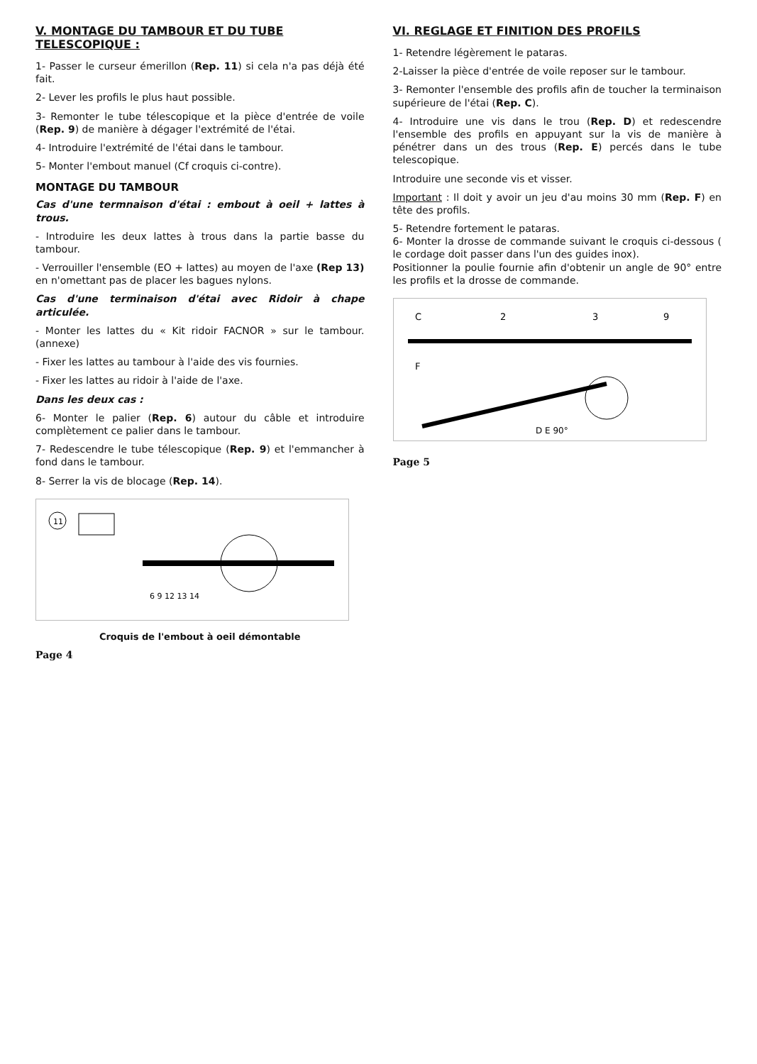V. MONTAGE DU TAMBOUR ET DU TUBE TELESCOPIQUE :
1- Passer le curseur émerillon (Rep. 11) si cela n'a pas déjà été fait.
2- Lever les profils le plus haut possible.
3- Remonter le tube télescopique et la pièce d'entrée de voile (Rep. 9) de manière à dégager l'extrémité de l'étai.
4- Introduire l'extrémité de l'étai dans le tambour.
5- Monter l'embout manuel (Cf croquis ci-contre).
MONTAGE DU TAMBOUR
Cas d'une termnaison d'étai : embout à oeil + lattes à trous.
- Introduire les deux lattes à trous dans la partie basse du tambour.
- Verrouiller l'ensemble (EO + lattes) au moyen de l'axe (Rep 13) en n'omettant pas de placer les bagues nylons.
Cas d'une terminaison d'étai avec Ridoir à chape articulée.
- Monter les lattes du « Kit ridoir FACNOR » sur le tambour. (annexe)
- Fixer les lattes au tambour à l'aide des vis fournies.
- Fixer les lattes au ridoir à l'aide de l'axe.
Dans les deux cas :
6- Monter le palier (Rep. 6) autour du câble et introduire complètement ce palier dans le tambour.
7- Redescendre le tube télescopique (Rep. 9) et l'emmancher à fond dans le tambour.
8- Serrer la vis de blocage (Rep. 14).
11
6 9 12 13 14
Croquis de l'embout à oeil démontable
Page 4
VI. REGLAGE ET FINITION DES PROFILS
1- Retendre légèrement le pataras.
2-Laisser la pièce d'entrée de voile reposer sur le tambour.
3- Remonter l'ensemble des profils afin de toucher la terminaison supérieure de l'étai (Rep. C).
4- Introduire une vis dans le trou (Rep. D) et redescendre l'ensemble des profils en appuyant sur la vis de manière à pénétrer dans un des trous (Rep. E) percés dans le tube telescopique.
Introduire une seconde vis et visser.
Important : Il doit y avoir un jeu d'au moins 30 mm (Rep. F) en tête des profils.
5- Retendre fortement le pataras.
6- Monter la drosse de commande suivant le croquis ci-dessous ( le cordage doit passer dans l'un des guides inox).
Positionner la poulie fournie afin d'obtenir un angle de 90° entre les profils et la drosse de commande.
C
2
3
9
F
D E 90°
Page 5